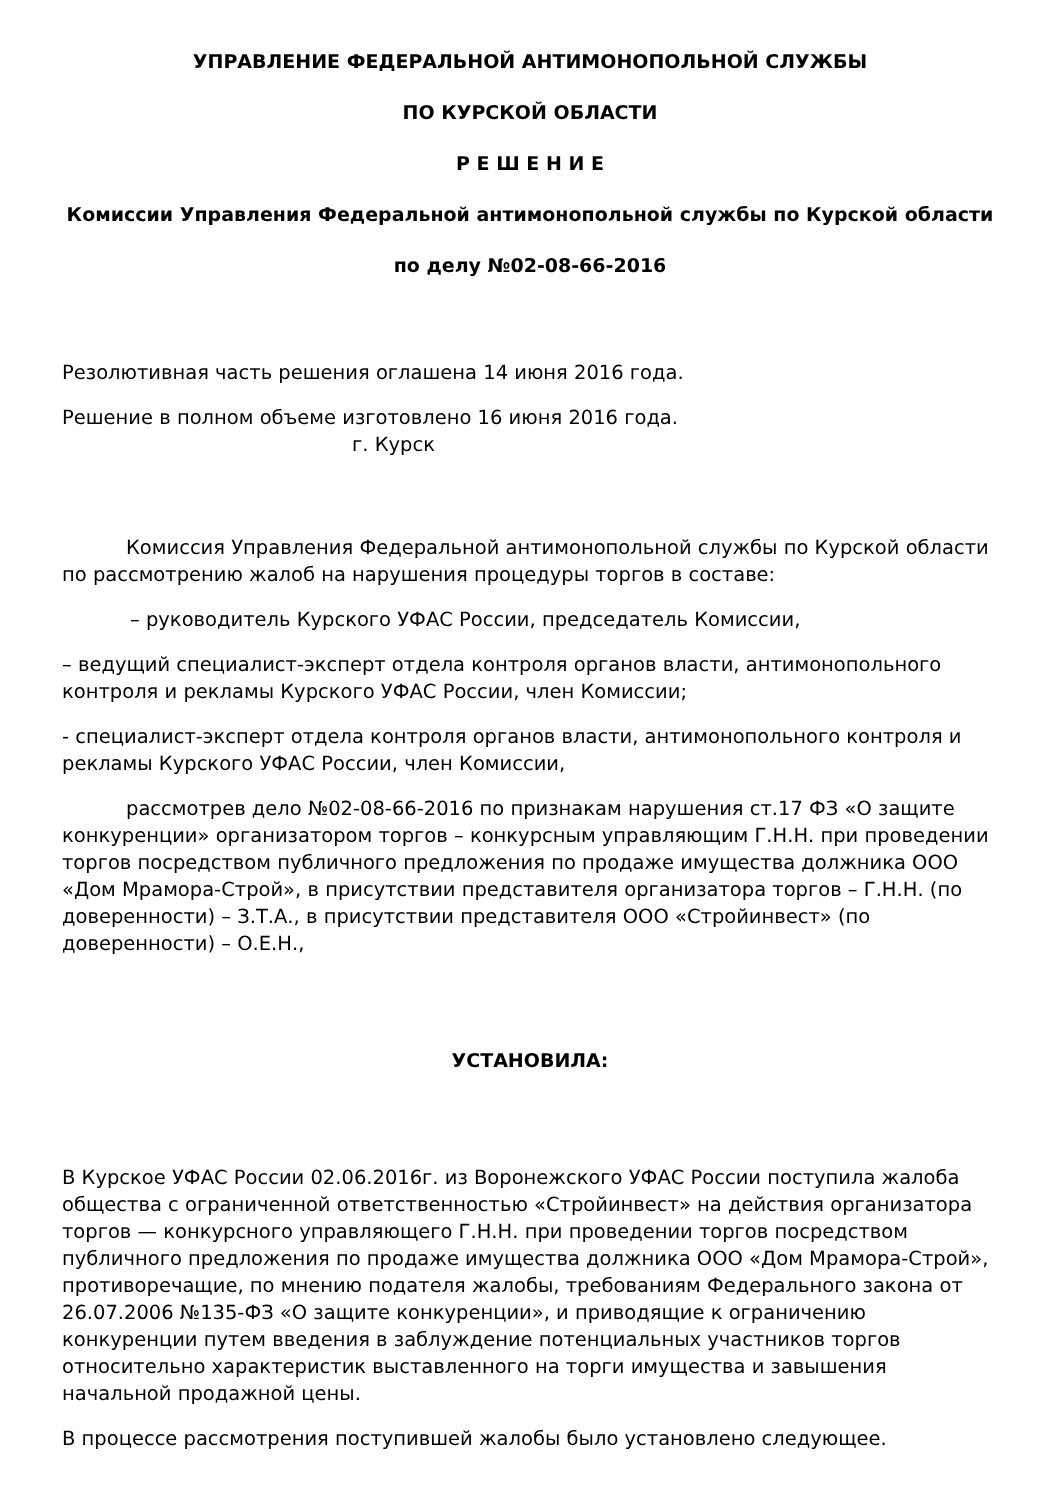УПРАВЛЕНИЕ ФЕДЕРАЛЬНОЙ АНТИМОНОПОЛЬНОЙ СЛУЖБЫ
ПО КУРСКОЙ ОБЛАСТИ
Р Е Ш Е Н И Е
Комиссии Управления Федеральной антимонопольной службы по Курской области
по делу №02-08-66-2016
Резолютивная часть решения оглашена 14 июня 2016 года.
Решение в полном объеме изготовлено 16 июня 2016 года.
г. Курск
Комиссия Управления Федеральной антимонопольной службы по Курской области по рассмотрению жалоб на нарушения процедуры торгов в составе:
– руководитель Курского УФАС России, председатель Комиссии,
– ведущий специалист-эксперт отдела контроля органов власти, антимонопольного контроля и рекламы Курского УФАС России, член Комиссии;
- специалист-эксперт отдела контроля органов власти, антимонопольного контроля и рекламы Курского УФАС России, член Комиссии,
рассмотрев дело №02-08-66-2016 по признакам нарушения ст.17 ФЗ «О защите конкуренции» организатором торгов – конкурсным управляющим Г.Н.Н. при проведении торгов посредством публичного предложения по продаже имущества должника ООО «Дом Мрамора-Строй», в присутствии представителя организатора торгов – Г.Н.Н. (по доверенности) – З.Т.А., в присутствии представителя ООО «Стройинвест» (по доверенности) – О.Е.Н.,
УСТАНОВИЛА:
В Курское УФАС России 02.06.2016г. из Воронежского УФАС России поступила жалоба общества с ограниченной ответственностью «Стройинвест» на действия организатора торгов — конкурсного управляющего Г.Н.Н. при проведении торгов посредством публичного предложения по продаже имущества должника ООО «Дом Мрамора-Строй», противоречащие, по мнению подателя жалобы, требованиям Федерального закона от 26.07.2006 №135-ФЗ «О защите конкуренции», и приводящие к ограничению конкуренции путем введения в заблуждение потенциальных участников торгов относительно характеристик выставленного на торги имущества и завышения начальной продажной цены.
В процессе рассмотрения поступившей жалобы было установлено следующее.